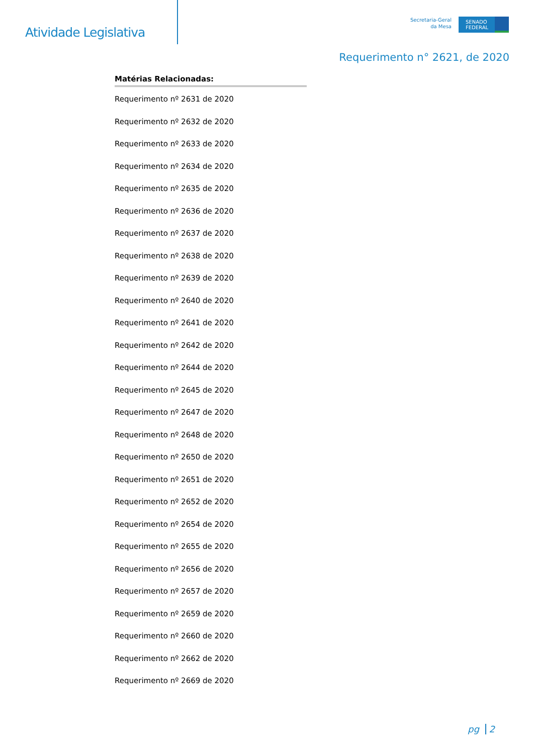Atividade Legislativa
Secretaria-Geral
da Mesa
SENADO FEDERAL
Requerimento n° 2621, de 2020
Matérias Relacionadas:
Requerimento nº 2631 de 2020
Requerimento nº 2632 de 2020
Requerimento nº 2633 de 2020
Requerimento nº 2634 de 2020
Requerimento nº 2635 de 2020
Requerimento nº 2636 de 2020
Requerimento nº 2637 de 2020
Requerimento nº 2638 de 2020
Requerimento nº 2639 de 2020
Requerimento nº 2640 de 2020
Requerimento nº 2641 de 2020
Requerimento nº 2642 de 2020
Requerimento nº 2644 de 2020
Requerimento nº 2645 de 2020
Requerimento nº 2647 de 2020
Requerimento nº 2648 de 2020
Requerimento nº 2650 de 2020
Requerimento nº 2651 de 2020
Requerimento nº 2652 de 2020
Requerimento nº 2654 de 2020
Requerimento nº 2655 de 2020
Requerimento nº 2656 de 2020
Requerimento nº 2657 de 2020
Requerimento nº 2659 de 2020
Requerimento nº 2660 de 2020
Requerimento nº 2662 de 2020
Requerimento nº 2669 de 2020
pg 2